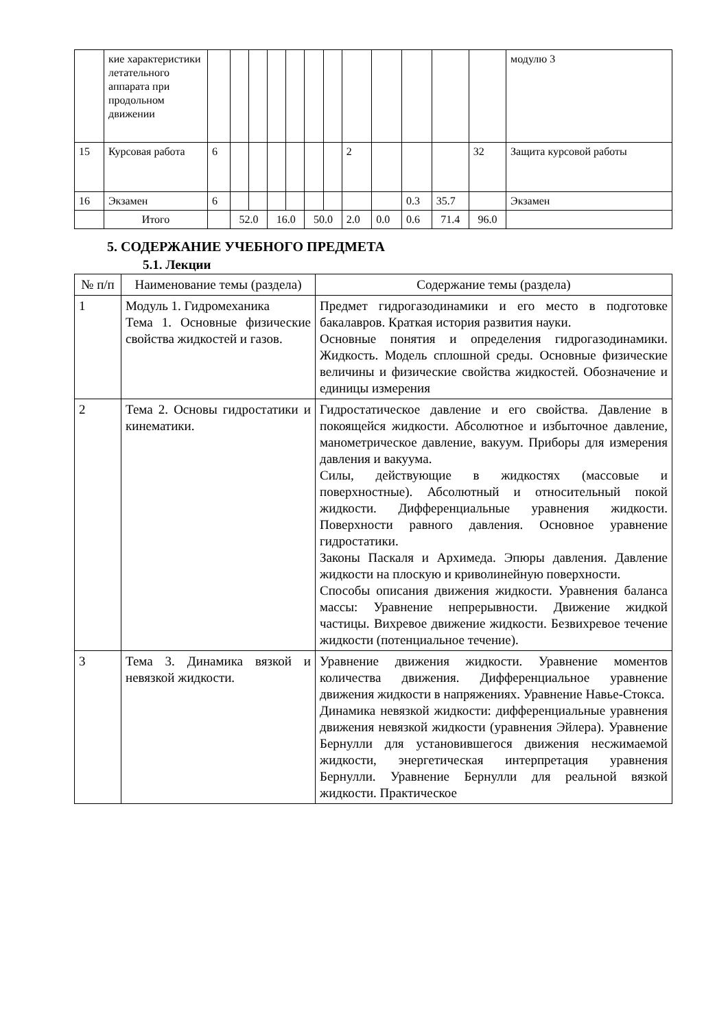| | кие характеристики летательного аппарата при продольном движении | | | | | | | | | | | | | модулю 3 |
| 15 | Курсовая работа | 6 | | | | | | | 2 | | | | 32 | Защита курсовой работы |
| 16 | Экзамен | 6 | | | | | | | | | 0.3 | 35.7 | | Экзамен |
| | Итого | | 52.0 | | 16.0 | | 50.0 | | 2.0 | 0.0 | 0.6 | 71.4 | 96.0 | |
5. СОДЕРЖАНИЕ УЧЕБНОГО ПРЕДМЕТА
5.1. Лекции
| № п/п | Наименование темы (раздела) | Содержание темы (раздела) |
| --- | --- | --- |
| 1 | Модуль 1. Гидромеханика Тема 1. Основные физические свойства жидкостей и газов. | Предмет гидрогазодинамики и его место в подготовке бакалавров. Краткая история развития науки. Основные понятия и определения гидрогазодинамики. Жидкость. Модель сплошной среды. Основные физические величины и физические свойства жидкостей. Обозначение и единицы измерения |
| 2 | Тема 2. Основы гидростатики и кинематики. | Гидростатическое давление и его свойства. Давление в покоящейся жидкости. Абсолютное и избыточное давление, манометрическое давление, вакуум. Приборы для измерения давления и вакуума. Силы, действующие в жидкостях (массовые и поверхностные). Абсолютный и относительный покой жидкости. Дифференциальные уравнения жидкости. Поверхности равного давления. Основное уравнение гидростатики. Законы Паскаля и Архимеда. Эпюры давления. Давление жидкости на плоскую и криволинейную поверхности. Способы описания движения жидкости. Уравнения баланса массы: Уравнение непрерывности. Движение жидкой частицы. Вихревое движение жидкости. Безвихревое течение жидкости (потенциальное течение). |
| 3 | Тема 3. Динамика вязкой и невязкой жидкости. | Уравнение движения жидкости. Уравнение моментов количества движения. Дифференциальное уравнение движения жидкости в напряжениях. Уравнение Навье-Стокса. Динамика невязкой жидкости: дифференциальные уравнения движения невязкой жидкости (уравнения Эйлера). Уравнение Бернулли для установившегося движения несжимаемой жидкости, энергетическая интерпретация уравнения Бернулли. Уравнение Бернулли для реальной вязкой жидкости. Практическое |